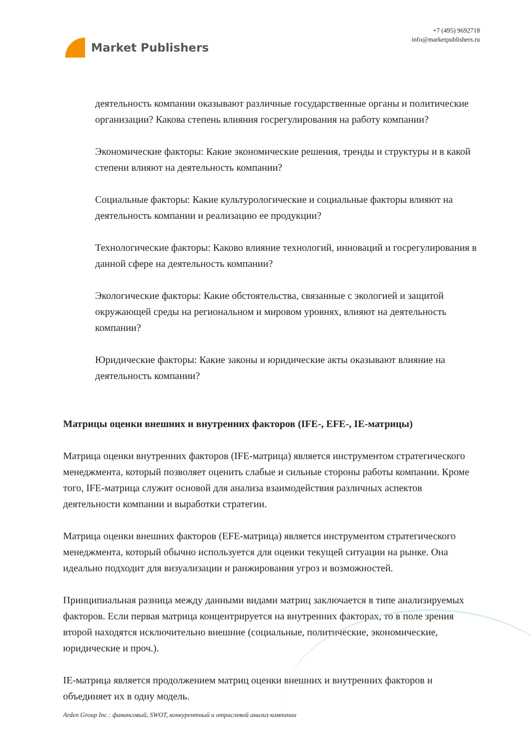Market Publishers
+7 (495) 9692718
info@marketpublishers.ru
деятельность компании оказывают различные государственные органы и политические организации? Какова степень влияния госрегулирования на работу компании?
Экономические факторы: Какие экономические решения, тренды и структуры и в какой степени влияют на деятельность компании?
Социальные факторы: Какие культурологические и социальные факторы влияют на деятельность компании и реализацию ее продукции?
Технологические факторы: Каково влияние технологий, инноваций и госрегулирования в данной сфере на деятельность компании?
Экологические факторы: Какие обстоятельства, связанные с экологией и защитой окружающей среды на региональном и мировом уровнях, влияют на деятельность компании?
Юридические факторы: Какие законы и юридические акты оказывают влияние на деятельность компании?
Матрицы оценки внешних и внутренних факторов (IFE-, EFE-, IE-матрицы)
Матрица оценки внутренних факторов (IFE-матрица) является инструментом стратегического менеджмента, который позволяет оценить слабые и сильные стороны работы компании. Кроме того, IFE-матрица служит основой для анализа взаимодействия различных аспектов деятельности компании и выработки стратегии.
Матрица оценки внешних факторов (EFE-матрица) является инструментом стратегического менеджмента, который обычно используется для оценки текущей ситуации на рынке. Она идеально подходит для визуализации и ранжирования угроз и возможностей.
Принципиальная разница между данными видами матриц заключается в типе анализируемых факторов. Если первая матрица концентрируется на внутренних факторах, то в поле зрения второй находятся исключительно внешние (социальные, политические, экономические, юридические и проч.).
IE-матрица является продолжением матриц оценки внешних и внутренних факторов и объединяет их в одну модель.
Arden Group Inc.: финансовый, SWOT, конкурентный и отраслевой анализ компании